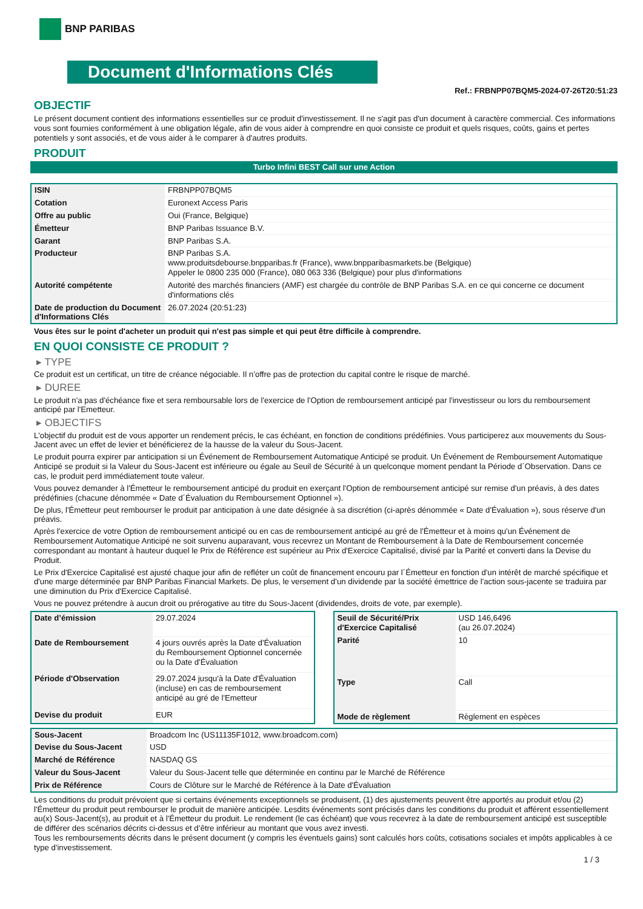BNP PARIBAS
Document d'Informations Clés
Ref.: FRBNPP07BQM5-2024-07-26T20:51:23
OBJECTIF
Le présent document contient des informations essentielles sur ce produit d'investissement. Il ne s'agit pas d'un document à caractère commercial. Ces informations vous sont fournies conformément à une obligation légale, afin de vous aider à comprendre en quoi consiste ce produit et quels risques, coûts, gains et pertes potentiels y sont associés, et de vous aider à le comparer à d'autres produits.
PRODUIT
Turbo Infini BEST Call sur une Action
| ISIN | FRBNPP07BQM5 |
| Cotation | Euronext Access Paris |
| Offre au public | Oui (France, Belgique) |
| Émetteur | BNP Paribas Issuance B.V. |
| Garant | BNP Paribas S.A. |
| Producteur | BNP Paribas S.A. www.produitsdebourse.bnpparibas.fr (France), www.bnpparibasmarkets.be (Belgique) Appeler le 0800 235 000 (France), 080 063 336 (Belgique) pour plus d'informations |
| Autorité compétente | Autorité des marchés financiers (AMF) est chargée du contrôle de BNP Paribas S.A. en ce qui concerne ce document d'informations clés |
| Date de production du Document d'Informations Clés | 26.07.2024 (20:51:23) |
Vous êtes sur le point d'acheter un produit qui n'est pas simple et qui peut être difficile à comprendre.
EN QUOI CONSISTE CE PRODUIT ?
▸ TYPE
Ce produit est un certificat, un titre de créance négociable. Il n’offre pas de protection du capital contre le risque de marché.
▸ DUREE
Le produit n'a pas d'échéance fixe et sera remboursable lors de l'exercice de l'Option de remboursement anticipé par l'investisseur ou lors du remboursement anticipé par l'Emetteur.
▸ OBJECTIFS
L'objectif du produit est de vous apporter un rendement précis, le cas échéant, en fonction de conditions prédéfinies. Vous participerez aux mouvements du Sous-Jacent avec un effet de levier et bénéficierez de la hausse de la valeur du Sous-Jacent.
Le produit pourra expirer par anticipation si un Événement de Remboursement Automatique Anticipé se produit. Un Événement de Remboursement Automatique Anticipé se produit si la Valeur du Sous-Jacent est inférieure ou égale au Seuil de Sécurité à un quelconque moment pendant la Période d´Observation. Dans ce cas, le produit perd immédiatement toute valeur.
Vous pouvez demander à l'Émetteur le remboursement anticipé du produit en exerçant l'Option de remboursement anticipé sur remise d'un préavis, à des dates prédéfinies (chacune dénommée « Date d´Évaluation du Remboursement Optionnel »).
De plus, l'Émetteur peut rembourser le produit par anticipation à une date désignée à sa discrétion (ci-après dénommée « Date d'Évaluation »), sous réserve d'un préavis.
Après l'exercice de votre Option de remboursement anticipé ou en cas de remboursement anticipé au gré de l'Émetteur et à moins qu'un Événement de Remboursement Automatique Anticipé ne soit survenu auparavant, vous recevrez un Montant de Remboursement à la Date de Remboursement concernée correspondant au montant à hauteur duquel le Prix de Référence est supérieur au Prix d'Exercice Capitalisé, divisé par la Parité et converti dans la Devise du Produit.
Le Prix d'Exercice Capitalisé est ajusté chaque jour afin de refléter un coût de financement encouru par l´Émetteur en fonction d'un intérêt de marché spécifique et d'une marge déterminée par BNP Paribas Financial Markets. De plus, le versement d’un dividende par la société émettrice de l'action sous-jacente se traduira par une diminution du Prix d'Exercice Capitalisé.
Vous ne pouvez prétendre à aucun droit ou prérogative au titre du Sous-Jacent (dividendes, droits de vote, par exemple).
| Date d’émission | 29.07.2024 |
| Date de Remboursement | 4 jours ouvrés après la Date d'Évaluation du Remboursement Optionnel concernée ou la Date d'Évaluation |
| Période d'Observation | 29.07.2024 jusqu'à la Date d'Évaluation (incluse) en cas de remboursement anticipé au gré de l'Emetteur |
| Devise du produit | EUR |
| Seuil de Sécurité/Prix d'Exercice Capitalisé | USD 146,6496 (au 26.07.2024) |
| Parité | 10 |
| Type | Call |
| Mode de règlement | Règlement en espèces |
| Sous-Jacent | Broadcom Inc (US11135F1012, www.broadcom.com) |
| Devise du Sous-Jacent | USD |
| Marché de Référence | NASDAQ GS |
| Valeur du Sous-Jacent | Valeur du Sous-Jacent telle que déterminée en continu par le Marché de Référence |
| Prix de Référence | Cours de Clôture sur le Marché de Référence à la Date d'Évaluation |
Les conditions du produit prévoient que si certains événements exceptionnels se produisent, (1) des ajustements peuvent être apportés au produit et/ou (2) l'Émetteur du produit peut rembourser le produit de manière anticipée. Lesdits événements sont précisés dans les conditions du produit et afférent essentiellement au(x) Sous-Jacent(s), au produit et à l'Émetteur du produit. Le rendement (le cas échéant) que vous recevrez à la date de remboursement anticipé est susceptible de différer des scénarios décrits ci-dessus et d’être inférieur au montant que vous avez investi.
Tous les remboursements décrits dans le présent document (y compris les éventuels gains) sont calculés hors coûts, cotisations sociales et impôts applicables à ce type d'investissement.
1 / 3